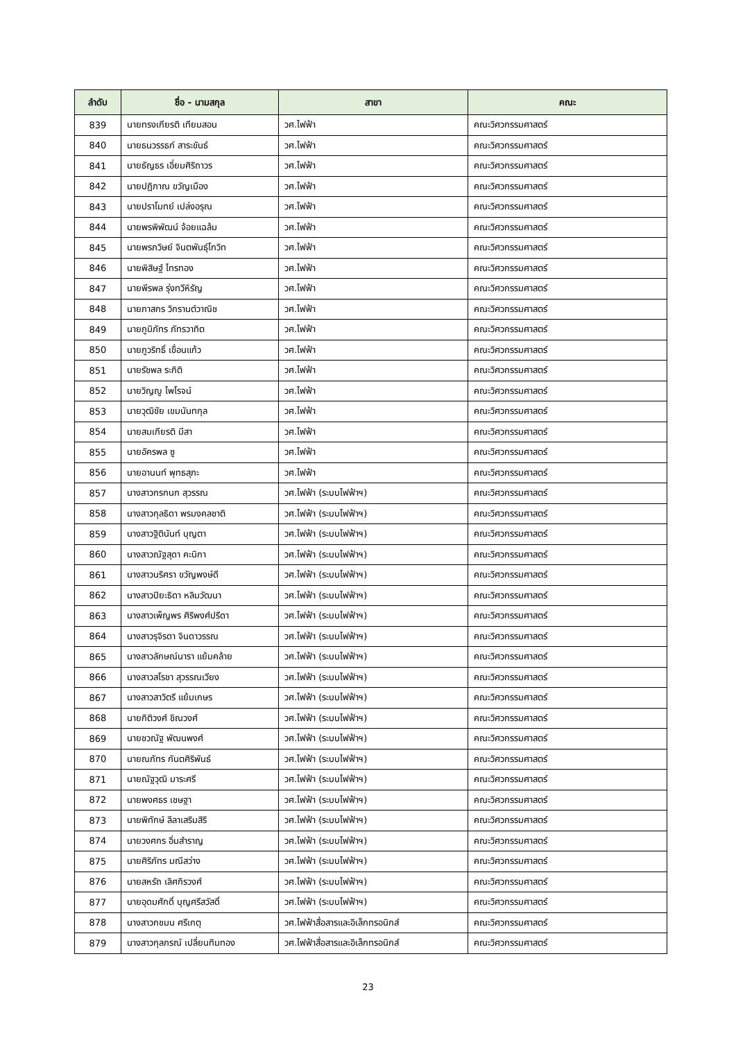| ลำดับ | ชื่อ - นามสกุล | สาขา | คณะ |
| --- | --- | --- | --- |
| 839 | นายทรงเกียรติ เทียมสอน | วศ.ไฟฟ้า | คณะวิศวกรรมศาสตร์ |
| 840 | นายธนวรรธก์ สาระขันธ์ | วศ.ไฟฟ้า | คณะวิศวกรรมศาสตร์ |
| 841 | นายธัญธร เอี่ยมศิริถาวร | วศ.ไฟฟ้า | คณะวิศวกรรมศาสตร์ |
| 842 | นายปฏิภาณ ขวัญเมือง | วศ.ไฟฟ้า | คณะวิศวกรรมศาสตร์ |
| 843 | นายปราโมทย์ เปล่งอรุณ | วศ.ไฟฟ้า | คณะวิศวกรรมศาสตร์ |
| 844 | นายพรพิพัฒน์ จ้อยแฉล้ม | วศ.ไฟฟ้า | คณะวิศวกรรมศาสตร์ |
| 845 | นายพรภวิษย์ จินตพันธุ์โกวิท | วศ.ไฟฟ้า | คณะวิศวกรรมศาสตร์ |
| 846 | นายพิสิษฐ์ ไทรทอง | วศ.ไฟฟ้า | คณะวิศวกรรมศาสตร์ |
| 847 | นายพีรพล รุ่งทวีหิรัญ | วศ.ไฟฟ้า | คณะวิศวกรรมศาสตร์ |
| 848 | นายภาสกร วิกรานต์วาณิช | วศ.ไฟฟ้า | คณะวิศวกรรมศาสตร์ |
| 849 | นายภูมิภัทร ภัทรวาทิต | วศ.ไฟฟ้า | คณะวิศวกรรมศาสตร์ |
| 850 | นายภูวริทธิ์ เขื่อนแก้ว | วศ.ไฟฟ้า | คณะวิศวกรรมศาสตร์ |
| 851 | นายรัชพล ระกิติ | วศ.ไฟฟ้า | คณะวิศวกรรมศาสตร์ |
| 852 | นายวิญญู ไพโรจน์ | วศ.ไฟฟ้า | คณะวิศวกรรมศาสตร์ |
| 853 | นายวุฒิชัย เขมนันทกุล | วศ.ไฟฟ้า | คณะวิศวกรรมศาสตร์ |
| 854 | นายสมเกียรติ มีสา | วศ.ไฟฟ้า | คณะวิศวกรรมศาสตร์ |
| 855 | นายอัครพล ซู | วศ.ไฟฟ้า | คณะวิศวกรรมศาสตร์ |
| 856 | นายอานนท์ พุทธสุภะ | วศ.ไฟฟ้า | คณะวิศวกรรมศาสตร์ |
| 857 | นางสาวกรกนก สุวรรณ | วศ.ไฟฟ้า (ระบบไฟฟ้าฯ) | คณะวิศวกรรมศาสตร์ |
| 858 | นางสาวกุลธิดา พรมงคลชาติ | วศ.ไฟฟ้า (ระบบไฟฟ้าฯ) | คณะวิศวกรรมศาสตร์ |
| 859 | นางสาวฐิตินันท์ บุญตา | วศ.ไฟฟ้า (ระบบไฟฟ้าฯ) | คณะวิศวกรรมศาสตร์ |
| 860 | นางสาวณัฐสุดา คะนิกา | วศ.ไฟฟ้า (ระบบไฟฟ้าฯ) | คณะวิศวกรรมศาสตร์ |
| 861 | นางสาวนริศรา ขวัญพงษ์ดี | วศ.ไฟฟ้า (ระบบไฟฟ้าฯ) | คณะวิศวกรรมศาสตร์ |
| 862 | นางสาวปิยะธิดา หลิมวัฒนา | วศ.ไฟฟ้า (ระบบไฟฟ้าฯ) | คณะวิศวกรรมศาสตร์ |
| 863 | นางสาวเพ็ญพร ศิริพงศ์ปรีดา | วศ.ไฟฟ้า (ระบบไฟฟ้าฯ) | คณะวิศวกรรมศาสตร์ |
| 864 | นางสาวรุจิรดา จินดาวรรณ | วศ.ไฟฟ้า (ระบบไฟฟ้าฯ) | คณะวิศวกรรมศาสตร์ |
| 865 | นางสาวลักษณ์นารา แย้มคล้าย | วศ.ไฟฟ้า (ระบบไฟฟ้าฯ) | คณะวิศวกรรมศาสตร์ |
| 866 | นางสาวสโรชา สุวรรณเวียง | วศ.ไฟฟ้า (ระบบไฟฟ้าฯ) | คณะวิศวกรรมศาสตร์ |
| 867 | นางสาวสาวิตรี แย้มเกษร | วศ.ไฟฟ้า (ระบบไฟฟ้าฯ) | คณะวิศวกรรมศาสตร์ |
| 868 | นายกิติวงศ์ ชิณวงศ์ | วศ.ไฟฟ้า (ระบบไฟฟ้าฯ) | คณะวิศวกรรมศาสตร์ |
| 869 | นายชวณัฐ พัฒนพงศ์ | วศ.ไฟฟ้า (ระบบไฟฟ้าฯ) | คณะวิศวกรรมศาสตร์ |
| 870 | นายณภัทร กันตศิริพันธ์ | วศ.ไฟฟ้า (ระบบไฟฟ้าฯ) | คณะวิศวกรรมศาสตร์ |
| 871 | นายณัฐวุฒิ มาระศรี | วศ.ไฟฟ้า (ระบบไฟฟ้าฯ) | คณะวิศวกรรมศาสตร์ |
| 872 | นายพงศธร เชษฐา | วศ.ไฟฟ้า (ระบบไฟฟ้าฯ) | คณะวิศวกรรมศาสตร์ |
| 873 | นายพิทักษ์ ลีลาเสริมสิริ | วศ.ไฟฟ้า (ระบบไฟฟ้าฯ) | คณะวิศวกรรมศาสตร์ |
| 874 | นายวงศกร อิ่มสำราญ | วศ.ไฟฟ้า (ระบบไฟฟ้าฯ) | คณะวิศวกรรมศาสตร์ |
| 875 | นายศิริภัทร มณีสว่าง | วศ.ไฟฟ้า (ระบบไฟฟ้าฯ) | คณะวิศวกรรมศาสตร์ |
| 876 | นายสหรัถ เลิศกิรวงศ์ | วศ.ไฟฟ้า (ระบบไฟฟ้าฯ) | คณะวิศวกรรมศาสตร์ |
| 877 | นายอุดมศักดิ์ บุญศรีสวัสดิ์ | วศ.ไฟฟ้า (ระบบไฟฟ้าฯ) | คณะวิศวกรรมศาสตร์ |
| 878 | นางสาวกชมน ศรีเกตุ | วศ.ไฟฟ้าสื่อสารและอิเล็กทรอนิกส์ | คณะวิศวกรรมศาสตร์ |
| 879 | นางสาวกุลภรณ์ เปลี่ยนทิมทอง | วศ.ไฟฟ้าสื่อสารและอิเล็กทรอนิกส์ | คณะวิศวกรรมศาสตร์ |
23